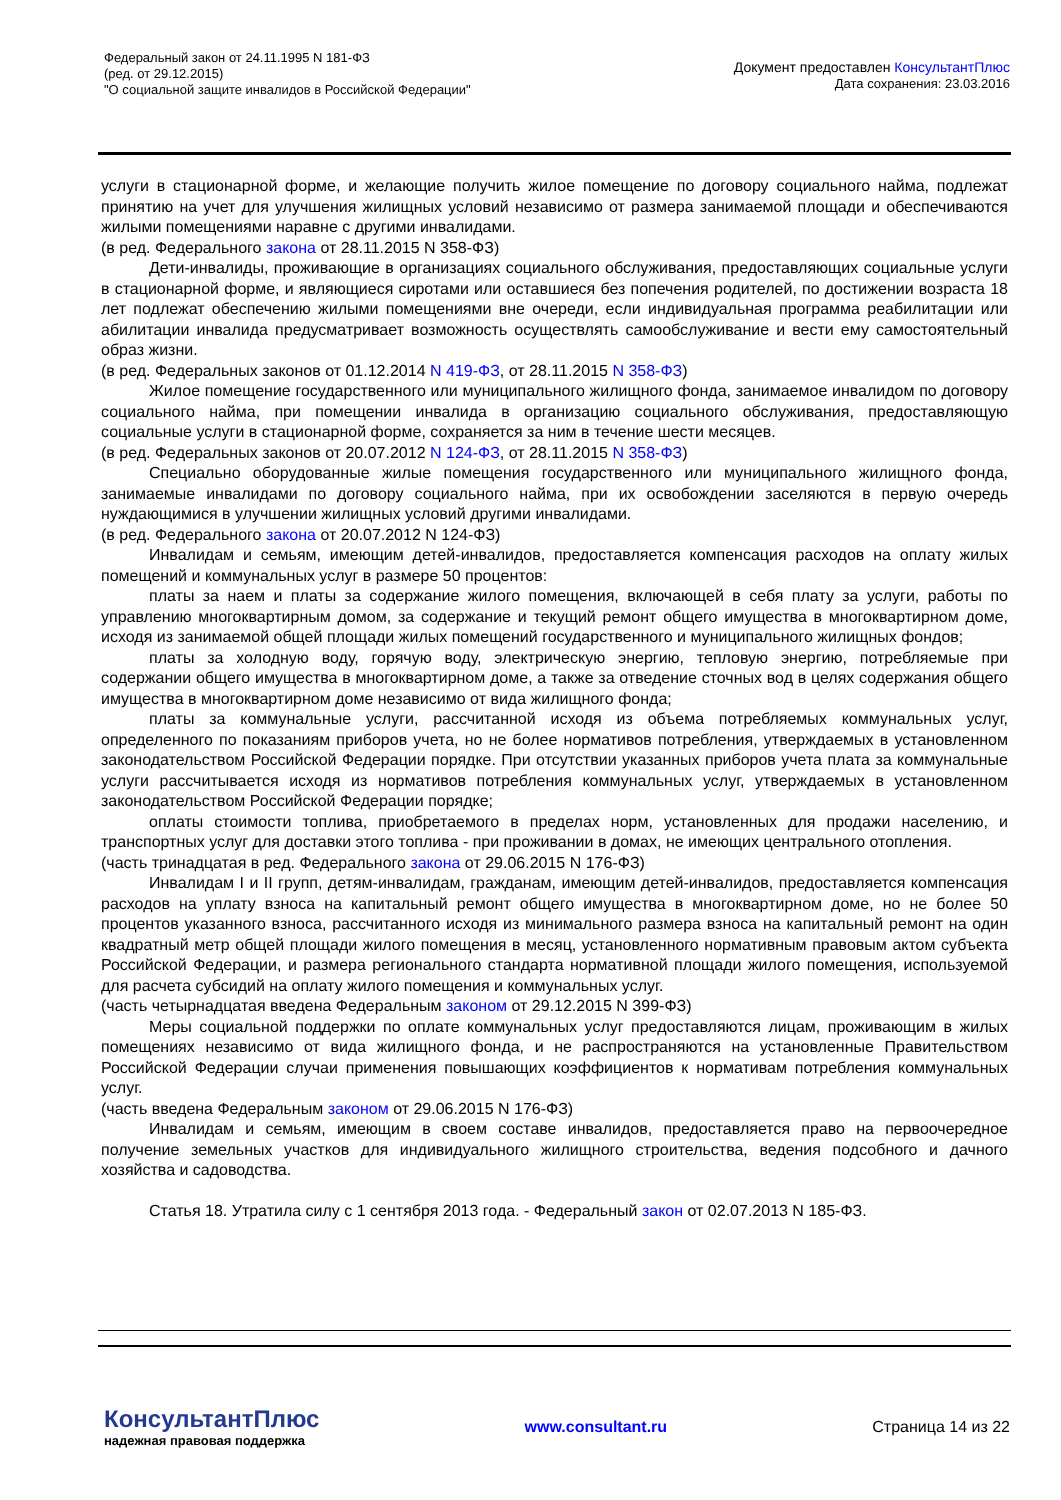Федеральный закон от 24.11.1995 N 181-ФЗ
(ред. от 29.12.2015)
"О социальной защите инвалидов в Российской Федерации"
Документ предоставлен КонсультантПлюс
Дата сохранения: 23.03.2016
услуги в стационарной форме, и желающие получить жилое помещение по договору социального найма, подлежат принятию на учет для улучшения жилищных условий независимо от размера занимаемой площади и обеспечиваются жилыми помещениями наравне с другими инвалидами.
(в ред. Федерального закона от 28.11.2015 N 358-ФЗ)
Дети-инвалиды, проживающие в организациях социального обслуживания, предоставляющих социальные услуги в стационарной форме, и являющиеся сиротами или оставшиеся без попечения родителей, по достижении возраста 18 лет подлежат обеспечению жилыми помещениями вне очереди, если индивидуальная программа реабилитации или абилитации инвалида предусматривает возможность осуществлять самообслуживание и вести ему самостоятельный образ жизни.
(в ред. Федеральных законов от 01.12.2014 N 419-ФЗ, от 28.11.2015 N 358-ФЗ)
Жилое помещение государственного или муниципального жилищного фонда, занимаемое инвалидом по договору социального найма, при помещении инвалида в организацию социального обслуживания, предоставляющую социальные услуги в стационарной форме, сохраняется за ним в течение шести месяцев.
(в ред. Федеральных законов от 20.07.2012 N 124-ФЗ, от 28.11.2015 N 358-ФЗ)
Специально оборудованные жилые помещения государственного или муниципального жилищного фонда, занимаемые инвалидами по договору социального найма, при их освобождении заселяются в первую очередь нуждающимися в улучшении жилищных условий другими инвалидами.
(в ред. Федерального закона от 20.07.2012 N 124-ФЗ)
Инвалидам и семьям, имеющим детей-инвалидов, предоставляется компенсация расходов на оплату жилых помещений и коммунальных услуг в размере 50 процентов:
платы за наем и платы за содержание жилого помещения, включающей в себя плату за услуги, работы по управлению многоквартирным домом, за содержание и текущий ремонт общего имущества в многоквартирном доме, исходя из занимаемой общей площади жилых помещений государственного и муниципального жилищных фондов;
платы за холодную воду, горячую воду, электрическую энергию, тепловую энергию, потребляемые при содержании общего имущества в многоквартирном доме, а также за отведение сточных вод в целях содержания общего имущества в многоквартирном доме независимо от вида жилищного фонда;
платы за коммунальные услуги, рассчитанной исходя из объема потребляемых коммунальных услуг, определенного по показаниям приборов учета, но не более нормативов потребления, утверждаемых в установленном законодательством Российской Федерации порядке. При отсутствии указанных приборов учета плата за коммунальные услуги рассчитывается исходя из нормативов потребления коммунальных услуг, утверждаемых в установленном законодательством Российской Федерации порядке;
оплаты стоимости топлива, приобретаемого в пределах норм, установленных для продажи населению, и транспортных услуг для доставки этого топлива - при проживании в домах, не имеющих центрального отопления.
(часть тринадцатая в ред. Федерального закона от 29.06.2015 N 176-ФЗ)
Инвалидам I и II групп, детям-инвалидам, гражданам, имеющим детей-инвалидов, предоставляется компенсация расходов на уплату взноса на капитальный ремонт общего имущества в многоквартирном доме, но не более 50 процентов указанного взноса, рассчитанного исходя из минимального размера взноса на капитальный ремонт на один квадратный метр общей площади жилого помещения в месяц, установленного нормативным правовым актом субъекта Российской Федерации, и размера регионального стандарта нормативной площади жилого помещения, используемой для расчета субсидий на оплату жилого помещения и коммунальных услуг.
(часть четырнадцатая введена Федеральным законом от 29.12.2015 N 399-ФЗ)
Меры социальной поддержки по оплате коммунальных услуг предоставляются лицам, проживающим в жилых помещениях независимо от вида жилищного фонда, и не распространяются на установленные Правительством Российской Федерации случаи применения повышающих коэффициентов к нормативам потребления коммунальных услуг.
(часть введена Федеральным законом от 29.06.2015 N 176-ФЗ)
Инвалидам и семьям, имеющим в своем составе инвалидов, предоставляется право на первоочередное получение земельных участков для индивидуального жилищного строительства, ведения подсобного и дачного хозяйства и садоводства.
Статья 18. Утратила силу с 1 сентября 2013 года. - Федеральный закон от 02.07.2013 N 185-ФЗ.
КонсультантПлюс
надежная правовая поддержка
www.consultant.ru Страница 14 из 22